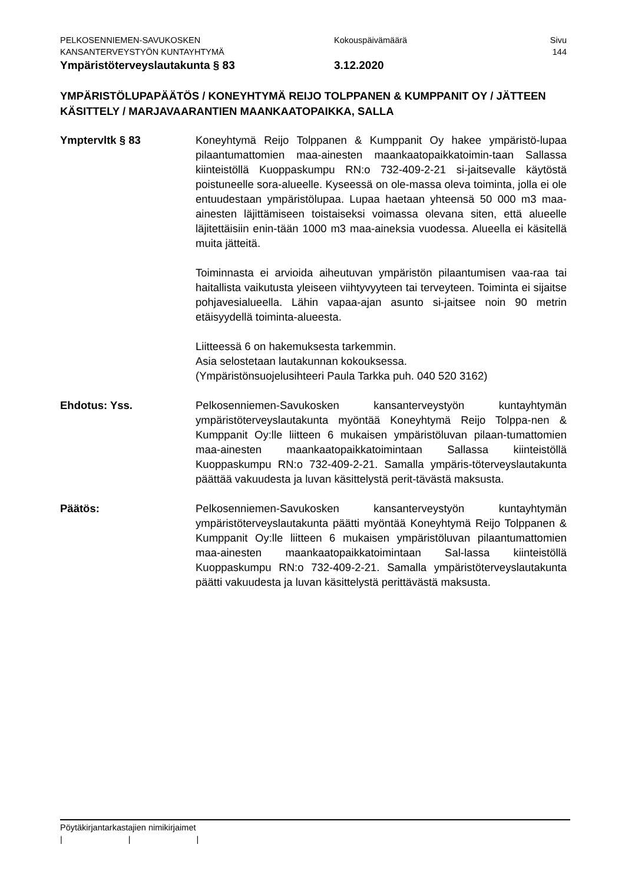PELKOSENNIEMEN-SAVUKOSKEN Kokouspäivämäärä Sivu
KANSANTERVEYSTYÖN KUNTAYHTYMÄ 144
Ympäristöterveyslautakunta § 83 3.12.2020
YMPÄRISTÖLUPAPÄÄTÖS / KONEYHTYMÄ REIJO TOLPPANEN & KUMPPANIT OY / JÄTTEEN KÄSITTELY / MARJAVAARANTIEN MAANKAATOPAIKKA, SALLA
Ymptervltk § 83 Koneyhtymä Reijo Tolppanen & Kumppanit Oy hakee ympäristö-lupaa pilaantumattomien maa-ainesten maankaatopaikkatoimin-taan Sallassa kiinteistöllä Kuoppaskumpu RN:o 732-409-2-21 si-jaitsevalle käytöstä poistuneelle sora-alueelle. Kyseessä on ole-massa oleva toiminta, jolla ei ole entuudestaan ympäristölupaa. Lupaa haetaan yhteensä 50 000 m3 maa-ainesten läjittämiseen toistaiseksi voimassa olevana siten, että alueelle läjitettäisiin enin-tään 1000 m3 maa-aineksia vuodessa. Alueella ei käsitellä muita jätteitä.
Toiminnasta ei arvioida aiheutuvan ympäristön pilaantumisen vaa-raa tai haitallista vaikutusta yleiseen viihtyvyyteen tai terveyteen. Toiminta ei sijaitse pohjavesialueella. Lähin vapaa-ajan asunto si-jaitsee noin 90 metrin etäisyydellä toiminta-alueesta.
Liitteessä 6 on hakemuksesta tarkemmin.
Asia selostetaan lautakunnan kokouksessa.
(Ympäristönsuojelusihteeri Paula Tarkka puh. 040 520 3162)
Ehdotus: Yss. Pelkosenniemen-Savukosken kansanterveystyön kuntayhtymän ympäristöterveyslautakunta myöntää Koneyhtymä Reijo Tolppa-nen & Kumppanit Oy:lle liitteen 6 mukaisen ympäristöluvan pilaan-tumattomien maa-ainesten maankaatopaikkatoimintaan Sallassa kiinteistöllä Kuoppaskumpu RN:o 732-409-2-21. Samalla ympäris-töterveyslautakunta päättää vakuudesta ja luvan käsittelystä perit-tävästä maksusta.
Päätös: Pelkosenniemen-Savukosken kansanterveystyön kuntayhtymän ympäristöterveyslautakunta päätti myöntää Koneyhtymä Reijo Tolppanen & Kumppanit Oy:lle liitteen 6 mukaisen ympäristöluvan pilaantumattomien maa-ainesten maankaatopaikkatoimintaan Sal-lassa kiinteistöllä Kuoppaskumpu RN:o 732-409-2-21. Samalla ympäristöterveyslautakunta päätti vakuudesta ja luvan käsittelystä perittävästä maksusta.
Pöytäkirjantarkastajien nimikirjaimet
| | |